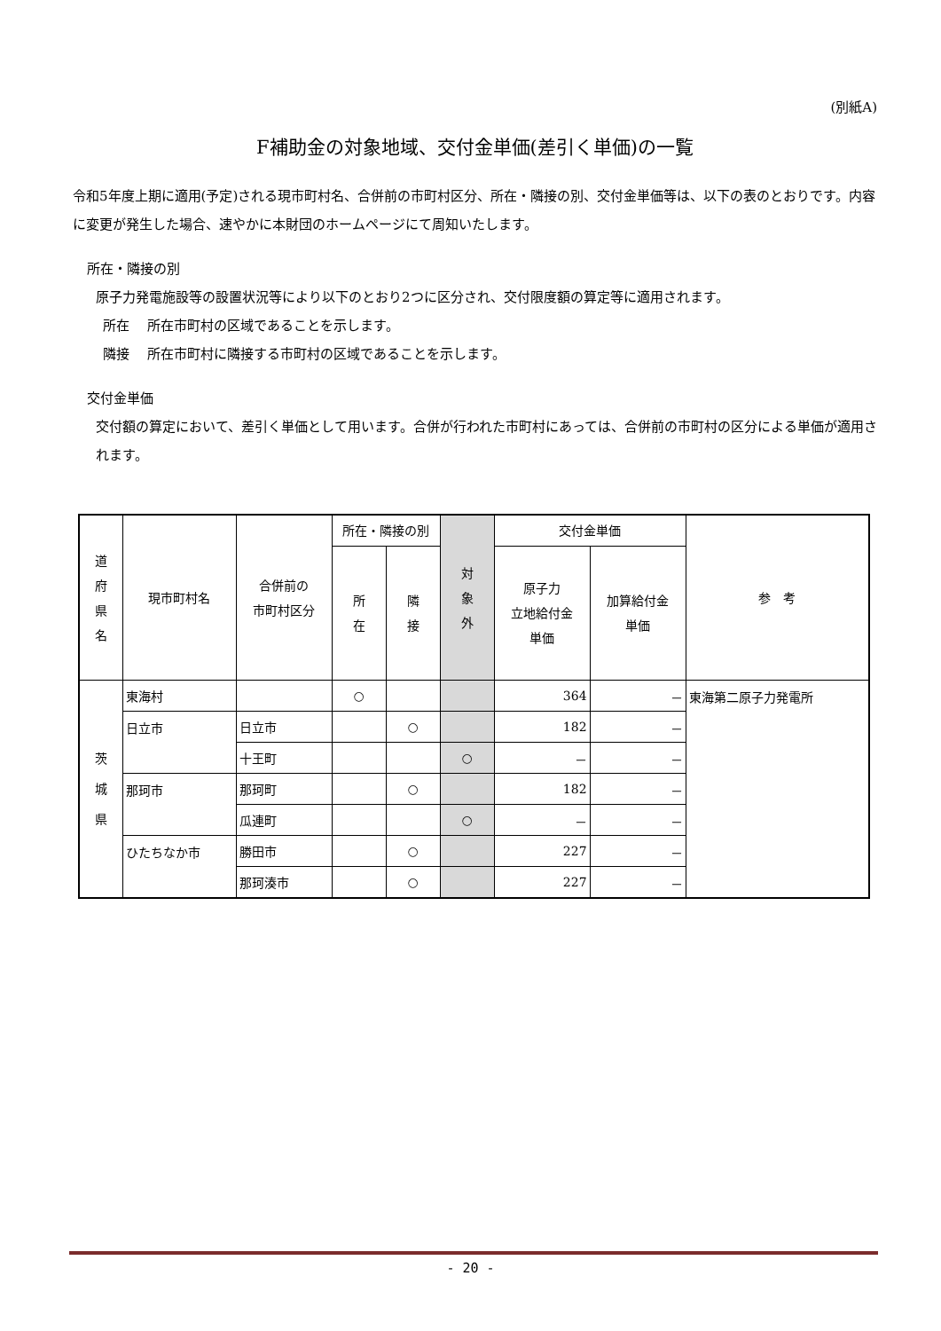(別紙A)
F補助金の対象地域、交付金単価(差引く単価)の一覧
令和5年度上期に適用(予定)される現市町村名、合併前の市町村区分、所在・隣接の別、交付金単価等は、以下の表のとおりです。内容に変更が発生した場合、速やかに本財団のホームページにて周知いたします。
所在・隣接の別
原子力発電施設等の設置状況等により以下のとおり2つに区分され、交付限度額の算定等に適用されます。
所在　 所在市町村の区域であることを示します。
隣接　 所在市町村に隣接する市町村の区域であることを示します。
交付金単価
交付額の算定において、差引く単価として用います。合併が行われた市町村にあっては、合併前の市町村の区分による単価が適用されます。
| 道 府 県 名 | 現市町村名 | 合併前の 市町村区分 | 所在・隣接の別 | | 対 象 外 | 交付金単価 | | 参 考 |
| --- | --- | --- | --- | --- | --- | --- | --- | --- |
| | | | 所 在 | 隣 接 | | 原子力 立地給付金 単価 | 加算給付金 単価 | |
| 茨 城 県 | 東海村 | | ○ | | | 364 | － | 東海第二原子力発電所 |
| | 日立市 | 日立市 | | ○ | | 182 | － | |
| | | 十王町 | | | ○ | － | － | |
| | 那珂市 | 那珂町 | | ○ | | 182 | － | |
| | | 瓜連町 | | | ○ | － | － | |
| | ひたちなか市 | 勝田市 | | ○ | | 227 | － | |
| | | 那珂湊市 | | ○ | | 227 | － | |
- 20 -